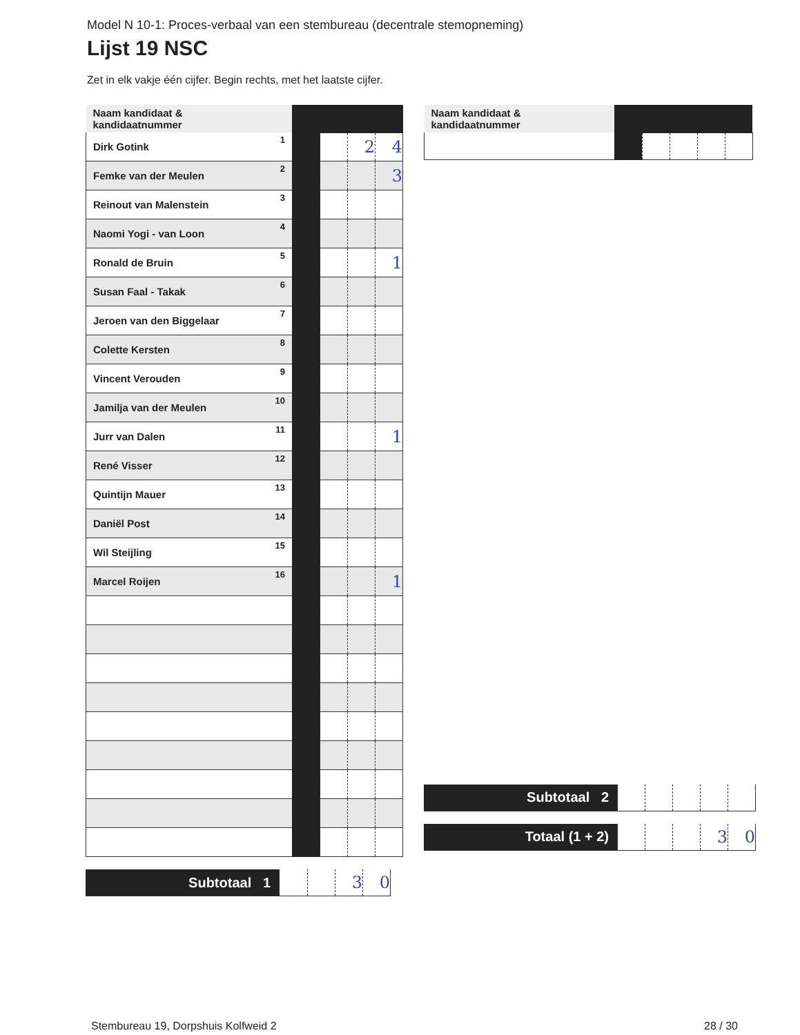Model N 10-1: Proces-verbaal van een stembureau (decentrale stemopneming)
Lijst 19 NSC
Zet in elk vakje één cijfer. Begin rechts, met het laatste cijfer.
| Naam kandidaat & kandidaatnummer | | | | | |
| Dirk Gotink | 1 | | | 2 | 4 |
| Femke van der Meulen | 2 | | | | 3 |
| Reinout van Malenstein | 3 | | | | |
| Naomi Yogi - van Loon | 4 | | | | |
| Ronald de Bruin | 5 | | | | 1 |
| Susan Faal - Takak | 6 | | | | |
| Jeroen van den Biggelaar | 7 | | | | |
| Colette Kersten | 8 | | | | |
| Vincent Verouden | 9 | | | | |
| Jamilja van der Meulen | 10 | | | | |
| Jurr van Dalen | 11 | | | | 1 |
| René Visser | 12 | | | | |
| Quintijn Mauer | 13 | | | | |
| Daniël Post | 14 | | | | |
| Wil Steijling | 15 | | | | |
| Marcel Roijen | 16 | | | | 1 |
| Subtotaal 1 | | | 3 | 0 |
| Naam kandidaat & kandidaatnummer | | | | | |
| Subtotaal 2 | | | | | |
| Totaal (1 + 2) | | | | 3 | 0 |
Stembureau 19, Dorpshuis Kolfweid 2 28 / 30